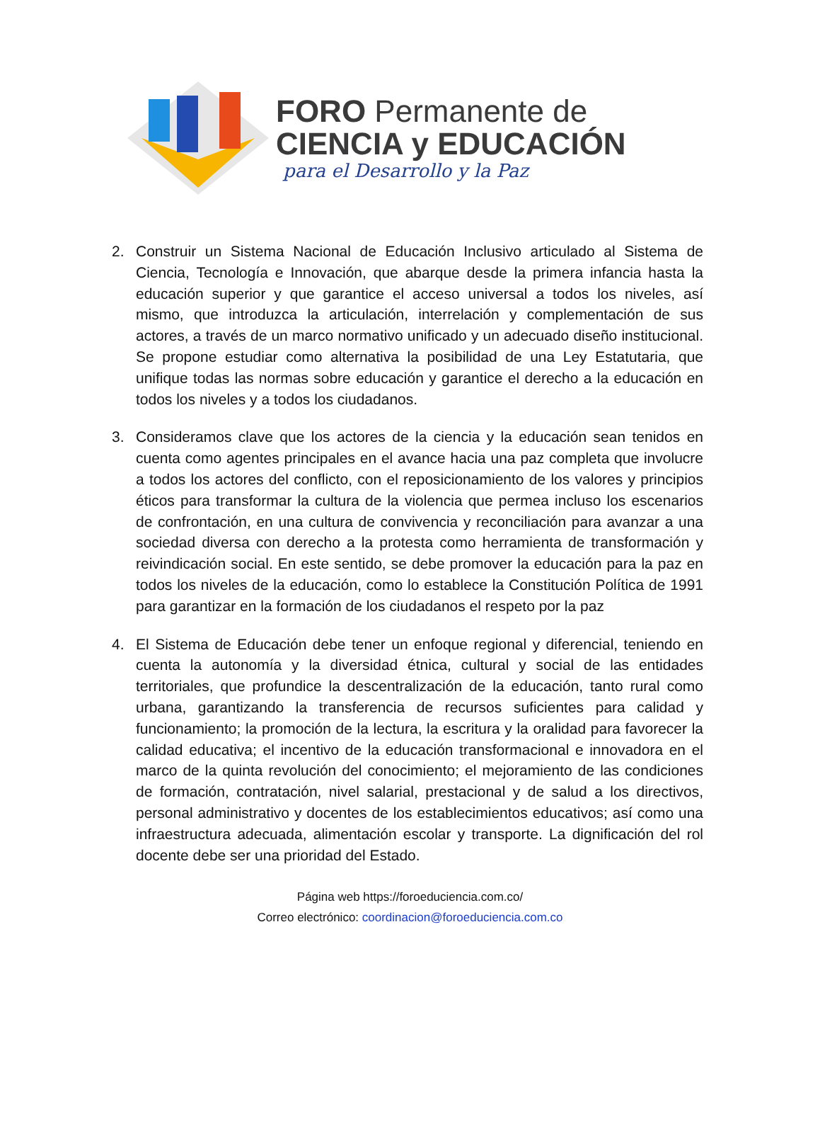FORO Permanente de
CIENCIA y EDUCACIÓN
para el Desarrollo y la Paz
2. Construir un Sistema Nacional de Educación Inclusivo articulado al Sistema de Ciencia, Tecnología e Innovación, que abarque desde la primera infancia hasta la educación superior y que garantice el acceso universal a todos los niveles, así mismo, que introduzca la articulación, interrelación y complementación de sus actores, a través de un marco normativo unificado y un adecuado diseño institucional. Se propone estudiar como alternativa la posibilidad de una Ley Estatutaria, que unifique todas las normas sobre educación y garantice el derecho a la educación en todos los niveles y a todos los ciudadanos.
3. Consideramos clave que los actores de la ciencia y la educación sean tenidos en cuenta como agentes principales en el avance hacia una paz completa que involucre a todos los actores del conflicto, con el reposicionamiento de los valores y principios éticos para transformar la cultura de la violencia que permea incluso los escenarios de confrontación, en una cultura de convivencia y reconciliación para avanzar a una sociedad diversa con derecho a la protesta como herramienta de transformación y reivindicación social. En este sentido, se debe promover la educación para la paz en todos los niveles de la educación, como lo establece la Constitución Política de 1991 para garantizar en la formación de los ciudadanos el respeto por la paz
4. El Sistema de Educación debe tener un enfoque regional y diferencial, teniendo en cuenta la autonomía y la diversidad étnica, cultural y social de las entidades territoriales, que profundice la descentralización de la educación, tanto rural como urbana, garantizando la transferencia de recursos suficientes para calidad y funcionamiento; la promoción de la lectura, la escritura y la oralidad para favorecer la calidad educativa; el incentivo de la educación transformacional e innovadora en el marco de la quinta revolución del conocimiento; el mejoramiento de las condiciones de formación, contratación, nivel salarial, prestacional y de salud a los directivos, personal administrativo y docentes de los establecimientos educativos; así como una infraestructura adecuada, alimentación escolar y transporte. La dignificación del rol docente debe ser una prioridad del Estado.
Página web https://foroeduciencia.com.co/
Correo electrónico: coordinacion@foroeduciencia.com.co